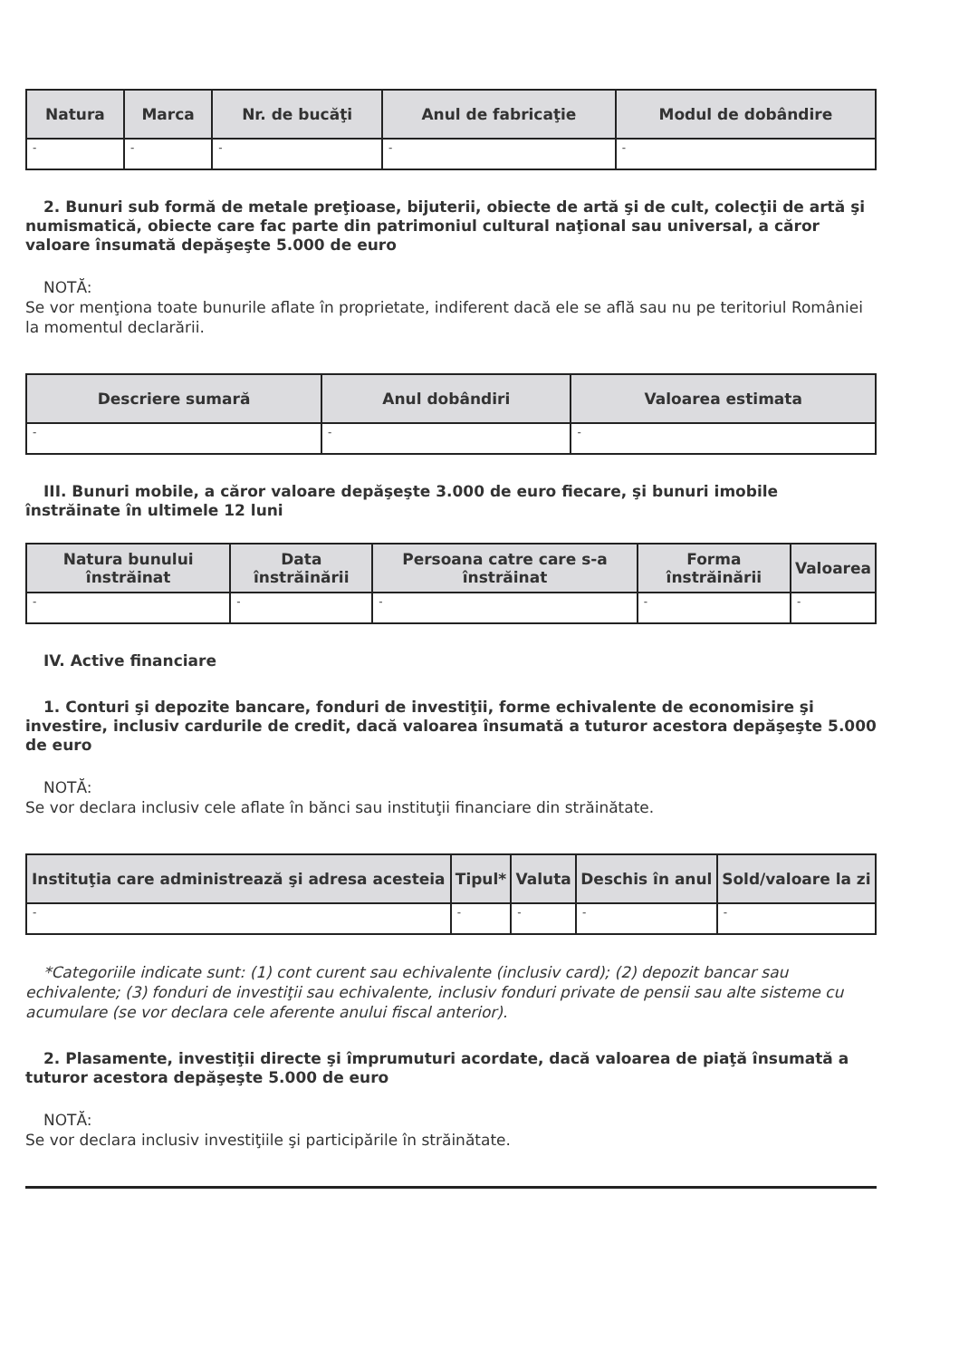| Natura | Marca | Nr. de bucăţi | Anul de fabricaţie | Modul de dobândire |
| --- | --- | --- | --- | --- |
| - | - | - | - | - |
2. Bunuri sub formă de metale preţioase, bijuterii, obiecte de artă şi de cult, colecţii de artă şi numismatică, obiecte care fac parte din patrimoniul cultural naţional sau universal, a căror valoare însumată depăşeşte 5.000 de euro
NOTĂ:
Se vor menţiona toate bunurile aflate în proprietate, indiferent dacă ele se află sau nu pe teritoriul României la momentul declarării.
| Descriere sumară | Anul dobândiri | Valoarea estimata |
| --- | --- | --- |
| - | - | - |
III. Bunuri mobile, a căror valoare depăşeşte 3.000 de euro fiecare, şi bunuri imobile înstrăinate în ultimele 12 luni
| Natura bunului înstrăinat | Data înstrăinării | Persoana catre care s-a înstrăinat | Forma înstrăinării | Valoarea |
| --- | --- | --- | --- | --- |
| - | - | - | - | - |
IV. Active financiare
1. Conturi şi depozite bancare, fonduri de investiţii, forme echivalente de economisire şi investire, inclusiv cardurile de credit, dacă valoarea însumată a tuturor acestora depăşeşte 5.000 de euro
NOTĂ:
Se vor declara inclusiv cele aflate în bănci sau instituţii financiare din străinătate.
| Instituţia care administrează şi adresa acesteia | Tipul* | Valuta | Deschis în anul | Sold/valoare la zi |
| --- | --- | --- | --- | --- |
| - | - | - | - | - |
*Categoriile indicate sunt: (1) cont curent sau echivalente (inclusiv card); (2) depozit bancar sau echivalente; (3) fonduri de investiţii sau echivalente, inclusiv fonduri private de pensii sau alte sisteme cu acumulare (se vor declara cele aferente anului fiscal anterior).
2. Plasamente, investiţii directe şi împrumuturi acordate, dacă valoarea de piaţă însumată a tuturor acestora depăşeşte 5.000 de euro
NOTĂ:
Se vor declara inclusiv investiţiile şi participările în străinătate.